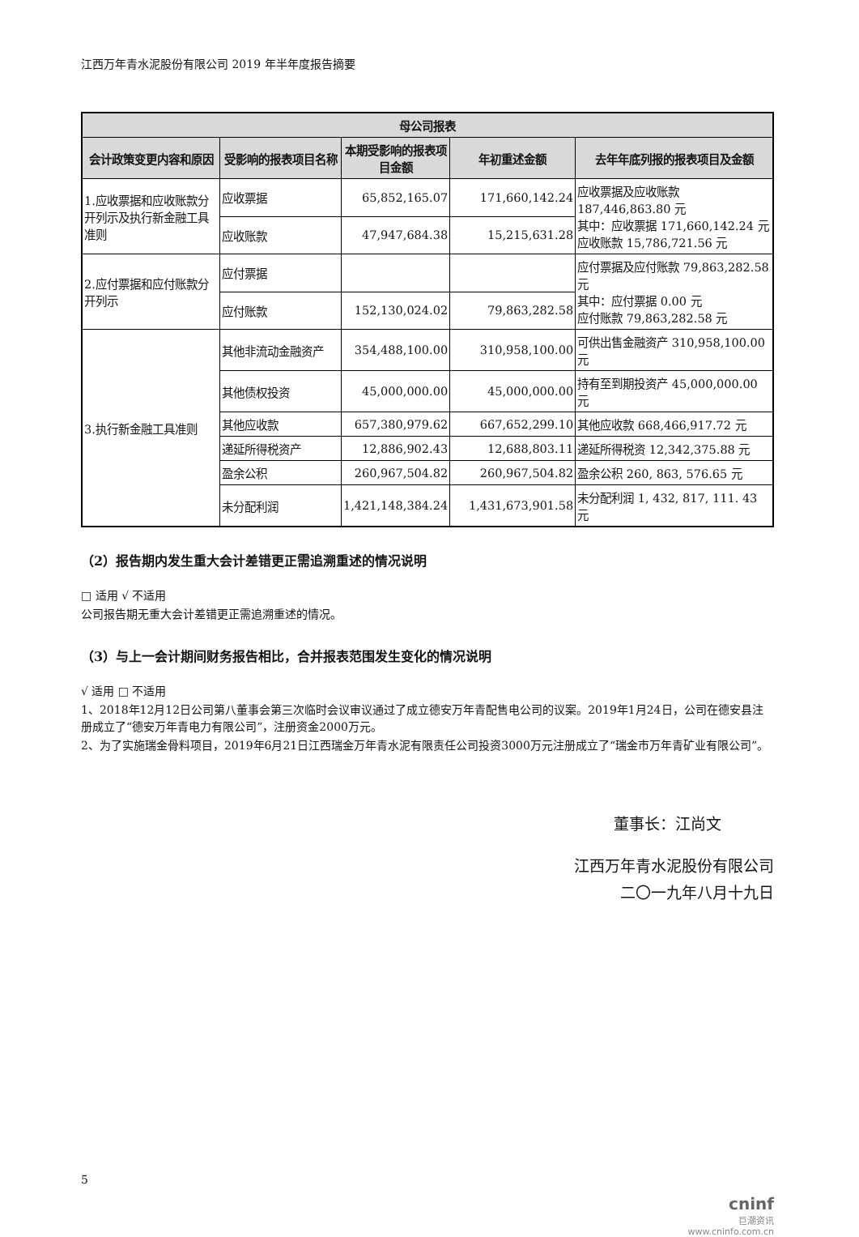江西万年青水泥股份有限公司 2019 年半年度报告摘要
| 母公司报表 | | | | |
| --- | --- | --- | --- | --- |
| 会计政策变更内容和原因 | 受影响的报表项目名称 | 本期受影响的报表项目金额 | 年初重述金额 | 去年年底列报的报表项目及金额 |
| 1.应收票据和应收账款分开列示及执行新金融工具准则 | 应收票据 | 65,852,165.07 | 171,660,142.24 | 应收票据及应收账款 187,446,863.80 元 其中：应收票据 171,660,142.24 元 应收账款 15,786,721.56 元 |
| | 应收账款 | 47,947,684.38 | 15,215,631.28 | |
| 2.应付票据和应付账款分开列示 | 应付票据 | | | 应付票据及应付账款 79,863,282.58 元 其中：应付票据 0.00 元 应付账款 79,863,282.58 元 |
| | 应付账款 | 152,130,024.02 | 79,863,282.58 | |
| 3.执行新金融工具准则 | 其他非流动金融资产 | 354,488,100.00 | 310,958,100.00 | 可供出售金融资产 310,958,100.00元 |
| | 其他债权投资 | 45,000,000.00 | 45,000,000.00 | 持有至到期投资产 45,000,000.00 元 |
| | 其他应收款 | 657,380,979.62 | 667,652,299.10 | 其他应收款 668,466,917.72 元 |
| | 递延所得税资产 | 12,886,902.43 | 12,688,803.11 | 递延所得税资 12,342,375.88 元 |
| | 盈余公积 | 260,967,504.82 | 260,967,504.82 | 盈余公积 260, 863, 576.65 元 |
| | 未分配利润 | 1,421,148,384.24 | 1,431,673,901.58 | 未分配利润 1, 432, 817, 111. 43 元 |
（2）报告期内发生重大会计差错更正需追溯重述的情况说明
□ 适用 √ 不适用
公司报告期无重大会计差错更正需追溯重述的情况。
（3）与上一会计期间财务报告相比，合并报表范围发生变化的情况说明
√ 适用 □ 不适用
1、2018年12月12日公司第八董事会第三次临时会议审议通过了成立德安万年青配售电公司的议案。2019年1月24日，公司在德安县注册成立了“德安万年青电力有限公司”，注册资金2000万元。
2、为了实施瑞金骨料项目，2019年6月21日江西瑞金万年青水泥有限责任公司投资3000万元注册成立了“瑞金市万年青矿业有限公司”。
董事长：江尚文
江西万年青水泥股份有限公司
二〇一九年八月十九日
5
cninf
巨潮资讯
www.cninfo.com.cn